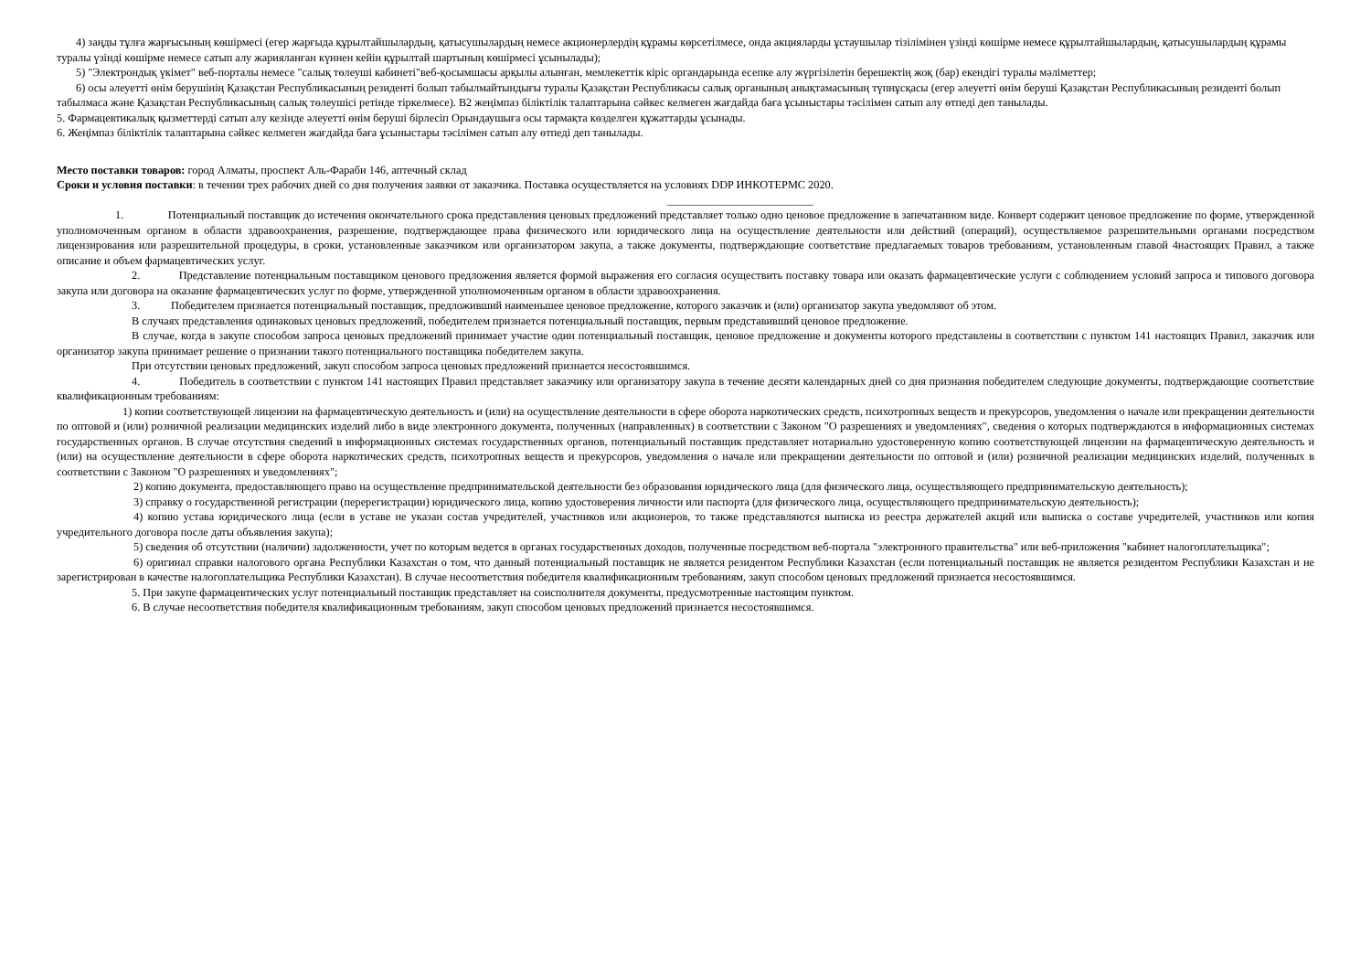4) заңды тұлға жарғысының көшірмесі (егер жарғыда құрылтайшылардың, қатысушылардың немесе акционерлердің құрамы көрсетілмесе, онда акцияларды ұстаушылар тізілімінен үзінді көшірме немесе құрылтайшылардың, қатысушылардың құрамы туралы үзінді көшірме немесе сатып алу жарияланған күннен кейін құрылтай шартының көшірмесі ұсынылады);
5) "Электрондық үкімет" веб-порталы немесе "салық төлеуші кабинеті"веб-қосымшасы арқылы алынған, мемлекеттік кіріс органдарында есепке алу жүргізілетін берешектің жоқ (бар) екендігі туралы мәліметтер;
6) осы әлеуетті өнім берушінің Қазақстан Республикасының резиденті болып табылмайтындығы туралы Қазақстан Республикасы салық органының анықтамасының түпнұсқасы (егер әлеуетті өнім беруші Қазақстан Республикасының резиденті болып табылмаса және Қазақстан Республикасының салық төлеушісі ретінде тіркелмесе). В2 жеңімпаз біліктілік талаптарына сәйкес келмеген жағдайда баға ұсыныстары тәсілімен сатып алу өтпеді деп танылады.
5. Фармацевтикалық қызметтерді сатып алу кезінде әлеуетті өнім беруші бірлесіп Орындаушыға осы тармақта көзделген құжаттарды ұсынады.
6. Жеңімпаз біліктілік талаптарына сәйкес келмеген жағдайда баға ұсыныстары тәсілімен сатып алу өтпеді деп танылады.
Место поставки товаров: город Алматы, проспект Аль-Фараби 146, аптечный склад
Сроки и условия поставки: в течении трех рабочих дней со дня получения заявки от заказчика. Поставка осуществляется на условиях DDP ИНКОТЕРМС 2020.
__________________________
1. Потенциальный поставщик до истечения окончательного срока представления ценовых предложений представляет только одно ценовое предложение в запечатанном виде. Конверт содержит ценовое предложение по форме, утвержденной уполномоченным органом в области здравоохранения, разрешение, подтверждающее права физического или юридического лица на осуществление деятельности или действий (операций), осуществляемое разрешительными органами посредством лицензирования или разрешительной процедуры, в сроки, установленные заказчиком или организатором закупа, а также документы, подтверждающие соответствие предлагаемых товаров требованиям, установленным главой 4настоящих Правил, а также описание и объем фармацевтических услуг.
2. Представление потенциальным поставщиком ценового предложения является формой выражения его согласия осуществить поставку товара или оказать фармацевтические услуги с соблюдением условий запроса и типового договора закупа или договора на оказание фармацевтических услуг по форме, утвержденной уполномоченным органом в области здравоохранения.
3. Победителем признается потенциальный поставщик, предложивший наименьшее ценовое предложение, которого заказчик и (или) организатор закупа уведомляют об этом.
В случаях представления одинаковых ценовых предложений, победителем признается потенциальный поставщик, первым представивший ценовое предложение.
В случае, когда в закупе способом запроса ценовых предложений принимает участие один потенциальный поставщик, ценовое предложение и документы которого представлены в соответствии с пунктом 141 настоящих Правил, заказчик или организатор закупа принимает решение о признании такого потенциального поставщика победителем закупа.
При отсутствии ценовых предложений, закуп способом запроса ценовых предложений признается несостоявшимся.
4. Победитель в соответствии с пунктом 141 настоящих Правил представляет заказчику или организатору закупа в течение десяти календарных дней со дня признания победителем следующие документы, подтверждающие соответствие квалификационным требованиям:
1) копии соответствующей лицензии на фармацевтическую деятельность и (или) на осуществление деятельности в сфере оборота наркотических средств, психотропных веществ и прекурсоров, уведомления о начале или прекращении деятельности по оптовой и (или) розничной реализации медицинских изделий либо в виде электронного документа, полученных (направленных) в соответствии с Законом "О разрешениях и уведомлениях", сведения о которых подтверждаются в информационных системах государственных органов. В случае отсутствия сведений в информационных системах государственных органов, потенциальный поставщик представляет нотариально удостоверенную копию соответствующей лицензии на фармацевтическую деятельность и (или) на осуществление деятельности в сфере оборота наркотических средств, психотропных веществ и прекурсоров, уведомления о начале или прекращении деятельности по оптовой и (или) розничной реализации медицинских изделий, полученных в соответствии с Законом "О разрешениях и уведомлениях";
2) копию документа, предоставляющего право на осуществление предпринимательской деятельности без образования юридического лица (для физического лица, осуществляющего предпринимательскую деятельность);
3) справку о государственной регистрации (перерегистрации) юридического лица, копию удостоверения личности или паспорта (для физического лица, осуществляющего предпринимательскую деятельность);
4) копию устава юридического лица (если в уставе не указан состав учредителей, участников или акционеров, то также представляются выписка из реестра держателей акций или выписка о составе учредителей, участников или копия учредительного договора после даты объявления закупа);
5) сведения об отсутствии (наличии) задолженности, учет по которым ведется в органах государственных доходов, полученные посредством веб-портала "электронного правительства" или веб-приложения "кабинет налогоплательщика";
6) оригинал справки налогового органа Республики Казахстан о том, что данный потенциальный поставщик не является резидентом Республики Казахстан (если потенциальный поставщик не является резидентом Республики Казахстан и не зарегистрирован в качестве налогоплательщика Республики Казахстан). В случае несоответствия победителя квалификационным требованиям, закуп способом ценовых предложений признается несостоявшимся.
5. При закупе фармацевтических услуг потенциальный поставщик представляет на соисполнителя документы, предусмотренные настоящим пунктом.
6. В случае несоответствия победителя квалификационным требованиям, закуп способом ценовых предложений признается несостоявшимся.